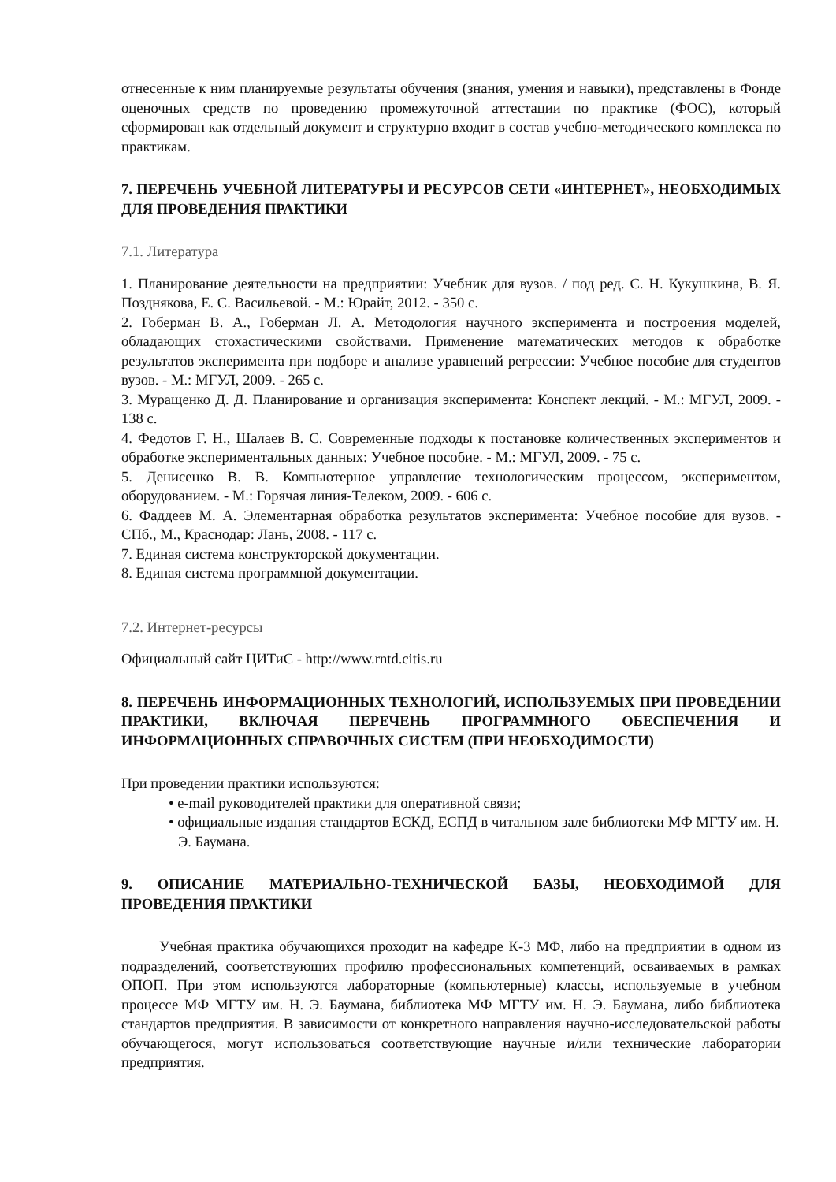отнесенные к ним планируемые результаты обучения (знания, умения и навыки), представлены в Фонде оценочных средств по проведению промежуточной аттестации по практике (ФОС), который сформирован как отдельный документ и структурно входит в состав учебно-методического комплекса по практикам.
7. ПЕРЕЧЕНЬ УЧЕБНОЙ ЛИТЕРАТУРЫ И РЕСУРСОВ СЕТИ «ИНТЕРНЕТ», НЕОБХОДИМЫХ ДЛЯ ПРОВЕДЕНИЯ ПРАКТИКИ
7.1. Литература
1. Планирование деятельности на предприятии: Учебник для вузов. / под ред. С. Н. Кукушкина, В. Я. Позднякова, Е. С. Васильевой. - М.: Юрайт, 2012. - 350 с.
2. Гоберман В. А., Гоберман Л. А. Методология научного эксперимента и построения моделей, обладающих стохастическими свойствами. Применение математических методов к обработке результатов эксперимента при подборе и анализе уравнений регрессии: Учебное пособие для студентов вузов. - М.: МГУЛ, 2009. - 265 с.
3. Муращенко Д. Д. Планирование и организация эксперимента: Конспект лекций. - М.: МГУЛ, 2009. - 138 с.
4. Федотов Г. Н., Шалаев В. С. Современные подходы к постановке количественных экспериментов и обработке экспериментальных данных: Учебное пособие. - М.: МГУЛ, 2009. - 75 с.
5. Денисенко В. В. Компьютерное управление технологическим процессом, экспериментом, оборудованием. - М.: Горячая линия-Телеком, 2009. - 606 с.
6. Фаддеев М. А. Элементарная обработка результатов эксперимента: Учебное пособие для вузов. - СПб., М., Краснодар: Лань, 2008. - 117 с.
7. Единая система конструкторской документации.
8. Единая система программной документации.
7.2. Интернет-ресурсы
Официальный сайт ЦИТиС - http://www.rntd.citis.ru
8. ПЕРЕЧЕНЬ ИНФОРМАЦИОННЫХ ТЕХНОЛОГИЙ, ИСПОЛЬЗУЕМЫХ ПРИ ПРОВЕДЕНИИ ПРАКТИКИ, ВКЛЮЧАЯ ПЕРЕЧЕНЬ ПРОГРАММНОГО ОБЕСПЕЧЕНИЯ И ИНФОРМАЦИОННЫХ СПРАВОЧНЫХ СИСТЕМ (ПРИ НЕОБХОДИМОСТИ)
При проведении практики используются:
• e-mail руководителей практики для оперативной связи;
• официальные издания стандартов ЕСКД, ЕСПД в читальном зале библиотеки МФ МГТУ им. Н. Э. Баумана.
9. ОПИСАНИЕ МАТЕРИАЛЬНО-ТЕХНИЧЕСКОЙ БАЗЫ, НЕОБХОДИМОЙ ДЛЯ ПРОВЕДЕНИЯ ПРАКТИКИ
Учебная практика обучающихся проходит на кафедре К-3 МФ, либо на предприятии в одном из подразделений, соответствующих профилю профессиональных компетенций, осваиваемых в рамках ОПОП. При этом используются лабораторные (компьютерные) классы, используемые в учебном процессе МФ МГТУ им. Н. Э. Баумана, библиотека МФ МГТУ им. Н. Э. Баумана, либо библиотека стандартов предприятия. В зависимости от конкретного направления научно-исследовательской работы обучающегося, могут использоваться соответствующие научные и/или технические лаборатории предприятия.